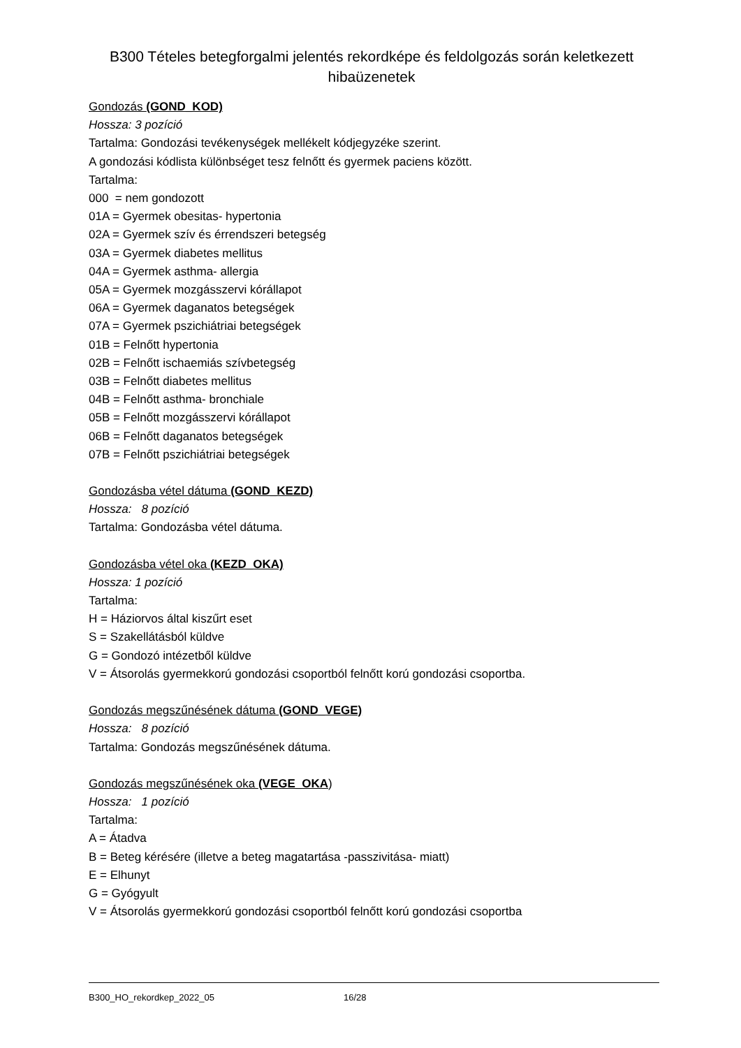B300 Tételes betegforgalmi jelentés rekordképe és feldolgozás során keletkezett hibaüzenetek
Gondozás (GOND_KOD)
Hossza: 3 pozíció
Tartalma: Gondozási tevékenységek mellékelt kódjegyzéke szerint.
A gondozási kódlista különbséget tesz felnőtt és gyermek paciens között.
Tartalma:
000 = nem gondozott
01A = Gyermek obesitas- hypertonia
02A = Gyermek szív és érrendszeri betegség
03A = Gyermek diabetes mellitus
04A = Gyermek asthma- allergia
05A = Gyermek mozgásszervi kórállapot
06A = Gyermek daganatos betegségek
07A = Gyermek pszichiátriai betegségek
01B = Felnőtt hypertonia
02B = Felnőtt ischaemiás szívbetegség
03B = Felnőtt diabetes mellitus
04B = Felnőtt asthma- bronchiale
05B = Felnőtt mozgásszervi kórállapot
06B = Felnőtt daganatos betegségek
07B = Felnőtt pszichiátriai betegségek
Gondozásba vétel dátuma (GOND_KEZD)
Hossza: 8 pozíció
Tartalma: Gondozásba vétel dátuma.
Gondozásba vétel oka (KEZD_OKA)
Hossza: 1 pozíció
Tartalma:
H = Háziorvos által kiszűrt eset
S = Szakellátásból küldve
G = Gondozó intézetből küldve
V = Átsorolás gyermekkorú gondozási csoportból felnőtt korú gondozási csoportba.
Gondozás megszűnésének dátuma (GOND_VEGE)
Hossza: 8 pozíció
Tartalma: Gondozás megszűnésének dátuma.
Gondozás megszűnésének oka (VEGE_OKA)
Hossza: 1 pozíció
Tartalma:
A = Átadva
B = Beteg kérésére (illetve a beteg magatartása -passzivitása- miatt)
E = Elhunyt
G = Gyógyult
V = Átsorolás gyermekkorú gondozási csoportból felnőtt korú gondozási csoportba
B300_HO_rekordkep_2022_05 16/28